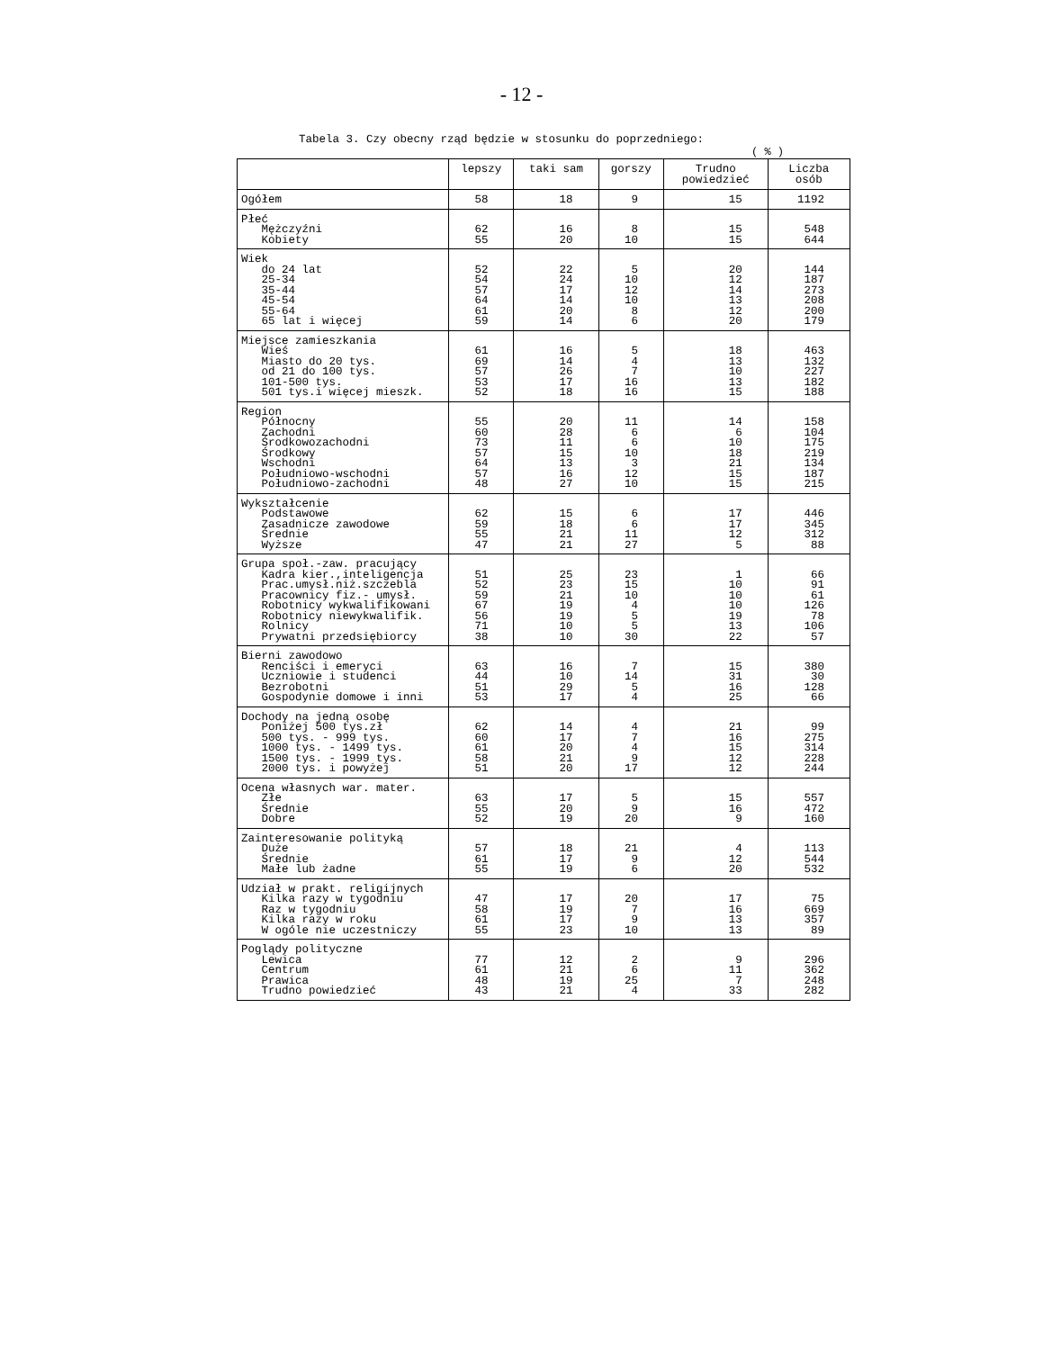- 12 -
Tabela 3. Czy obecny rząd będzie w stosunku do poprzedniego:
( % )
| | lepszy | taki sam | gorszy | Trudno powiedzieć | Liczba osób |
| --- | --- | --- | --- | --- | --- |
| Ogółem | 58 | 18 | 9 | 15 | 1192 |
| Płeć Mężczyźni Kobiety | 62 55 | 16 20 | 8 10 | 15 15 | 548 644 |
| Wiek do 24 lat 25-34 35-44 45-54 55-64 65 lat i więcej | 52 54 57 64 61 59 | 22 24 17 14 20 14 | 5 10 12 10 8 6 | 20 12 14 13 12 20 | 144 187 273 208 200 179 |
| Miejsce zamieszkania Wieś Miasto do 20 tys. od 21 do 100 tys. 101-500 tys. 501 tys.i więcej mieszk. | 61 69 57 53 52 | 16 14 26 17 18 | 5 4 7 16 16 | 18 13 10 13 15 | 463 132 227 182 188 |
| Region Północny Zachodni Środkowozachodni Środkowy Wschodni Południowo-wschodni Południowo-zachodni | 55 60 73 57 64 57 48 | 20 28 11 15 13 16 27 | 11 6 6 10 3 12 10 | 14 6 10 18 21 15 15 | 158 104 175 219 134 187 215 |
| Wykształcenie Podstawowe Zasadnicze zawodowe Średnie Wyższe | 62 59 55 47 | 15 18 21 21 | 6 6 11 27 | 17 17 12 5 | 446 345 312 88 |
| Grupa społ.-zaw. pracujący Kadra kier.,inteligencja Prac.umysł.niż.szczebla Pracownicy fiz.- umysł. Robotnicy wykwalifikowani Robotnicy niewykwalifik. Rolnicy Prywatni przedsiębiorcy | 51 52 59 67 56 71 38 | 25 23 21 19 19 10 10 | 23 15 10 4 5 5 30 | 1 10 10 10 19 13 22 | 66 91 61 126 78 106 57 |
| Bierni zawodowo Renciści i emeryci Uczniowie i studenci Bezrobotni Gospodynie domowe i inni | 63 44 51 53 | 16 10 29 17 | 7 14 5 4 | 15 31 16 25 | 380 30 128 66 |
| Dochody na jedną osobę Poniżej 500 tys.zł 500 tys. - 999 tys. 1000 tys. - 1499 tys. 1500 tys. - 1999 tys. 2000 tys. i powyżej | 62 60 61 58 51 | 14 17 20 21 20 | 4 7 4 9 17 | 21 16 15 12 12 | 99 275 314 228 244 |
| Ocena własnych war. mater. Złe Średnie Dobre | 63 55 52 | 17 20 19 | 5 9 20 | 15 16 9 | 557 472 160 |
| Zainteresowanie polityką Duże Średnie Małe lub żadne | 57 61 55 | 18 17 19 | 21 9 6 | 4 12 20 | 113 544 532 |
| Udział w prakt. religijnych Kilka razy w tygodniu Raz w tygodniu Kilka razy w roku W ogóle nie uczestniczy | 47 58 61 55 | 17 19 17 23 | 20 7 9 10 | 17 16 13 13 | 75 669 357 89 |
| Poglądy polityczne Lewica Centrum Prawica Trudno powiedzieć | 77 61 48 43 | 12 21 19 21 | 2 6 25 4 | 9 11 7 33 | 296 362 248 282 |